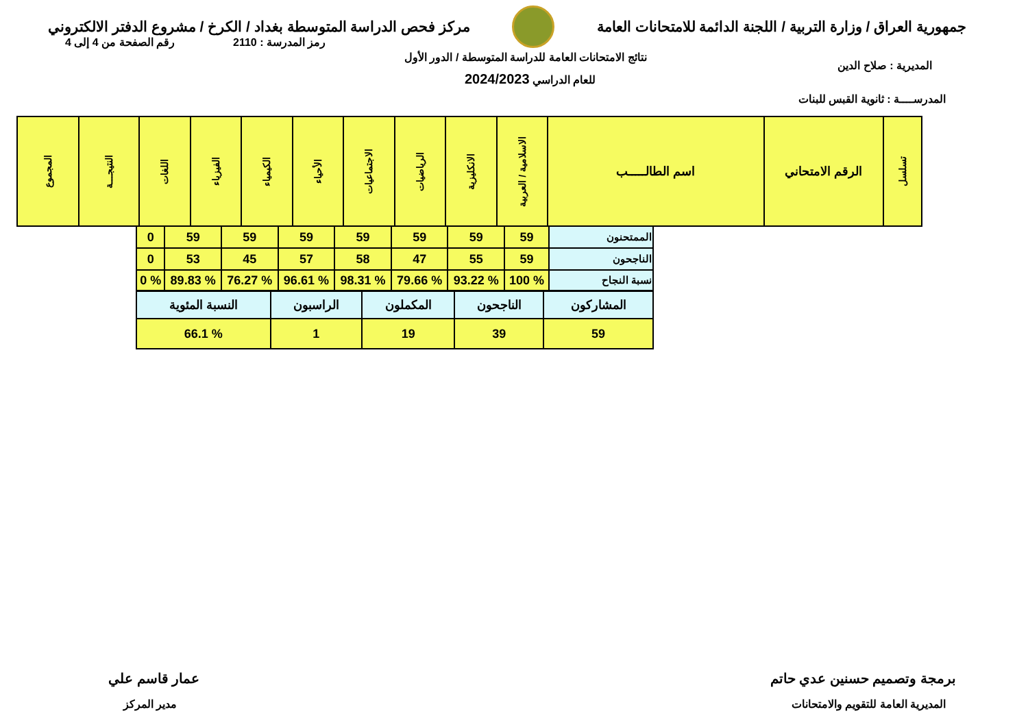جمهورية العراق / وزارة التربية / اللجنة الدائمة للامتحانات العامة
مركز فحص الدراسة المتوسطة بغداد / الكرخ / مشروع الدفتر الالكتروني
رقم الصفحة من 4 إلى 4 رمز المدرسة : 2110
نتائج الامتحانات العامة للدراسة المتوسطة / الدور الأول
للعام الدراسي 2024/2023
المديرية : صلاح الدين
المدرســــة : ثانوية القبس للبنات
| تسلسل | الرقم الامتحاني | اسم الطالـــــب | الاسلامية / العربية | الانكليزية | الرياضيات | الاجتماعيات | الأحياء | الكيمياء | الفيزياء | اللغات | النتيجـــة | المجموع |
| --- | --- | --- | --- | --- | --- | --- | --- | --- | --- | --- | --- | --- |
| الممتحنون | 59 | 59 | 59 | 59 | 59 | 59 | 59 | 0 |
| الناجحون | 59 | 55 | 47 | 58 | 57 | 45 | 53 | 0 |
| نسبة النجاح | % 100 | % 93.22 | % 79.66 | % 98.31 | % 96.61 | % 76.27 | % 89.83 | % 0 |
| المشاركون | الناجحون | المكملون | الراسبون | النسبة المئوية |
| 59 | 39 | 19 | 1 | % 66.1 |
برمجة وتصميم حسنين عدي حاتم
المديرية العامة للتقويم والامتحانات
عمار قاسم علي
مدير المركز